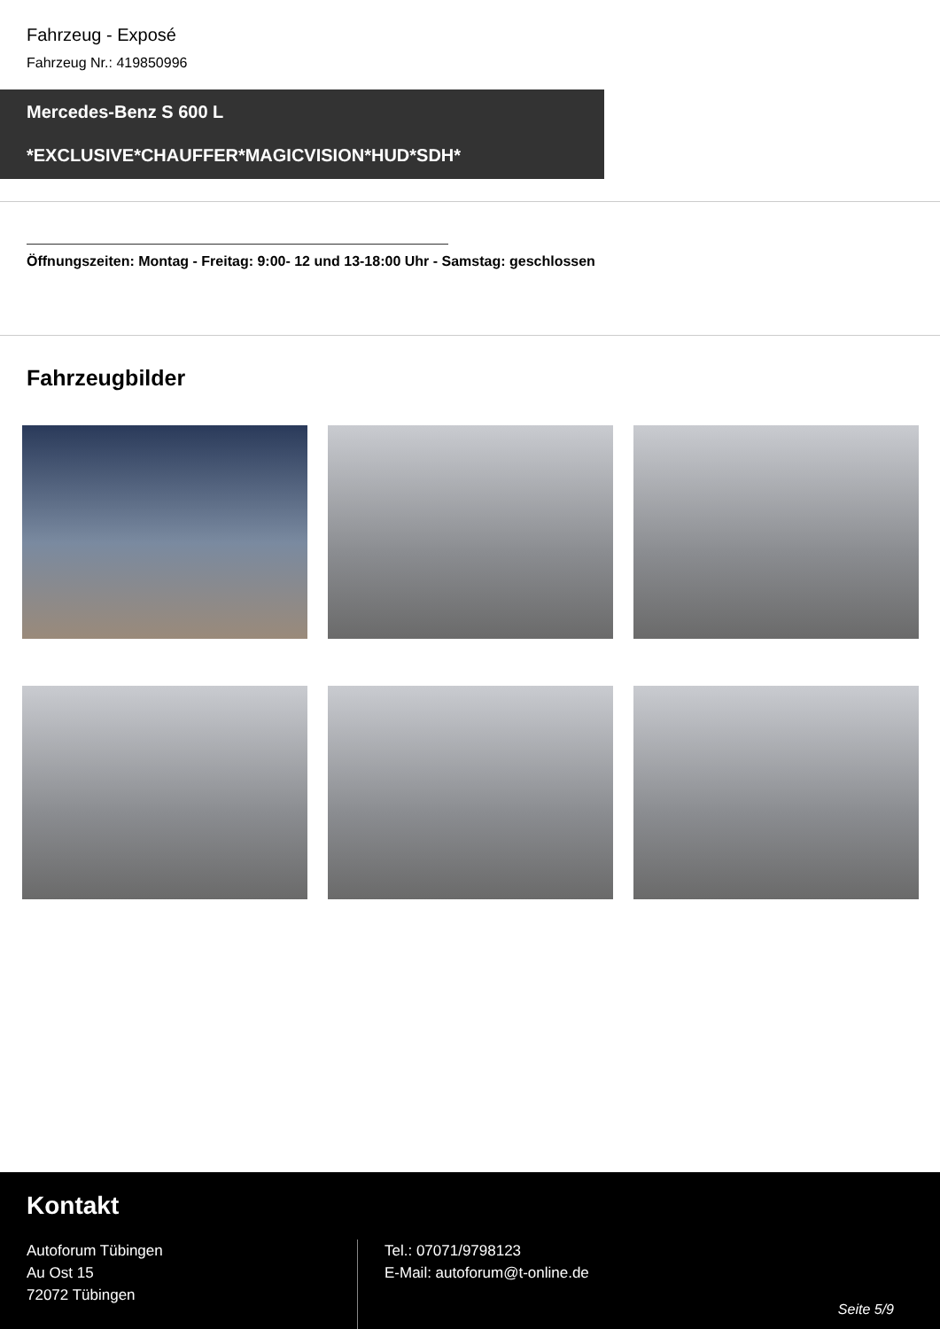Fahrzeug - Exposé
Fahrzeug Nr.: 419850996
Mercedes-Benz S 600 L
*EXCLUSIVE*CHAUFFER*MAGICVISION*HUD*SDH*
Öffnungszeiten: Montag - Freitag: 9:00- 12 und 13-18:00 Uhr - Samstag: geschlossen
Fahrzeugbilder
Kontakt
Autoforum Tübingen
Au Ost 15
72072 Tübingen
Tel.: 07071/9798123
E-Mail: autoforum@t-online.de
Seite 5/9